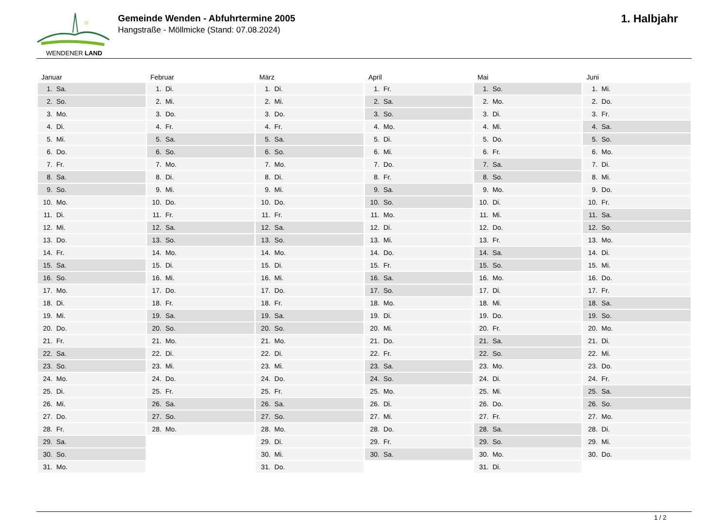WENDENER LAND
Gemeinde Wenden - Abfuhrtermine 2005
Hangstraße - Möllmicke (Stand: 07.08.2024)
1. Halbjahr
| Januar | | Februar | | März | | April | | Mai | | Juni | |
| --- | --- | --- | --- | --- | --- | --- | --- | --- | --- | --- | --- |
| 1. | Sa. | 1. | Di. | 1. | Di. | 1. | Fr. | 1. | So. | 1. | Mi. |
| 2. | So. | 2. | Mi. | 2. | Mi. | 2. | Sa. | 2. | Mo. | 2. | Do. |
| 3. | Mo. | 3. | Do. | 3. | Do. | 3. | So. | 3. | Di. | 3. | Fr. |
| 4. | Di. | 4. | Fr. | 4. | Fr. | 4. | Mo. | 4. | Mi. | 4. | Sa. |
| 5. | Mi. | 5. | Sa. | 5. | Sa. | 5. | Di. | 5. | Do. | 5. | So. |
| 6. | Do. | 6. | So. | 6. | So. | 6. | Mi. | 6. | Fr. | 6. | Mo. |
| 7. | Fr. | 7. | Mo. | 7. | Mo. | 7. | Do. | 7. | Sa. | 7. | Di. |
| 8. | Sa. | 8. | Di. | 8. | Di. | 8. | Fr. | 8. | So. | 8. | Mi. |
| 9. | So. | 9. | Mi. | 9. | Mi. | 9. | Sa. | 9. | Mo. | 9. | Do. |
| 10. | Mo. | 10. | Do. | 10. | Do. | 10. | So. | 10. | Di. | 10. | Fr. |
| 11. | Di. | 11. | Fr. | 11. | Fr. | 11. | Mo. | 11. | Mi. | 11. | Sa. |
| 12. | Mi. | 12. | Sa. | 12. | Sa. | 12. | Di. | 12. | Do. | 12. | So. |
| 13. | Do. | 13. | So. | 13. | So. | 13. | Mi. | 13. | Fr. | 13. | Mo. |
| 14. | Fr. | 14. | Mo. | 14. | Mo. | 14. | Do. | 14. | Sa. | 14. | Di. |
| 15. | Sa. | 15. | Di. | 15. | Di. | 15. | Fr. | 15. | So. | 15. | Mi. |
| 16. | So. | 16. | Mi. | 16. | Mi. | 16. | Sa. | 16. | Mo. | 16. | Do. |
| 17. | Mo. | 17. | Do. | 17. | Do. | 17. | So. | 17. | Di. | 17. | Fr. |
| 18. | Di. | 18. | Fr. | 18. | Fr. | 18. | Mo. | 18. | Mi. | 18. | Sa. |
| 19. | Mi. | 19. | Sa. | 19. | Sa. | 19. | Di. | 19. | Do. | 19. | So. |
| 20. | Do. | 20. | So. | 20. | So. | 20. | Mi. | 20. | Fr. | 20. | Mo. |
| 21. | Fr. | 21. | Mo. | 21. | Mo. | 21. | Do. | 21. | Sa. | 21. | Di. |
| 22. | Sa. | 22. | Di. | 22. | Di. | 22. | Fr. | 22. | So. | 22. | Mi. |
| 23. | So. | 23. | Mi. | 23. | Mi. | 23. | Sa. | 23. | Mo. | 23. | Do. |
| 24. | Mo. | 24. | Do. | 24. | Do. | 24. | So. | 24. | Di. | 24. | Fr. |
| 25. | Di. | 25. | Fr. | 25. | Fr. | 25. | Mo. | 25. | Mi. | 25. | Sa. |
| 26. | Mi. | 26. | Sa. | 26. | Sa. | 26. | Di. | 26. | Do. | 26. | So. |
| 27. | Do. | 27. | So. | 27. | So. | 27. | Mi. | 27. | Fr. | 27. | Mo. |
| 28. | Fr. | 28. | Mo. | 28. | Mo. | 28. | Do. | 28. | Sa. | 28. | Di. |
| 29. | Sa. | | | 29. | Di. | 29. | Fr. | 29. | So. | 29. | Mi. |
| 30. | So. | | | 30. | Mi. | 30. | Sa. | 30. | Mo. | 30. | Do. |
| 31. | Mo. | | | 31. | Do. | | | 31. | Di. | | |
1 / 2